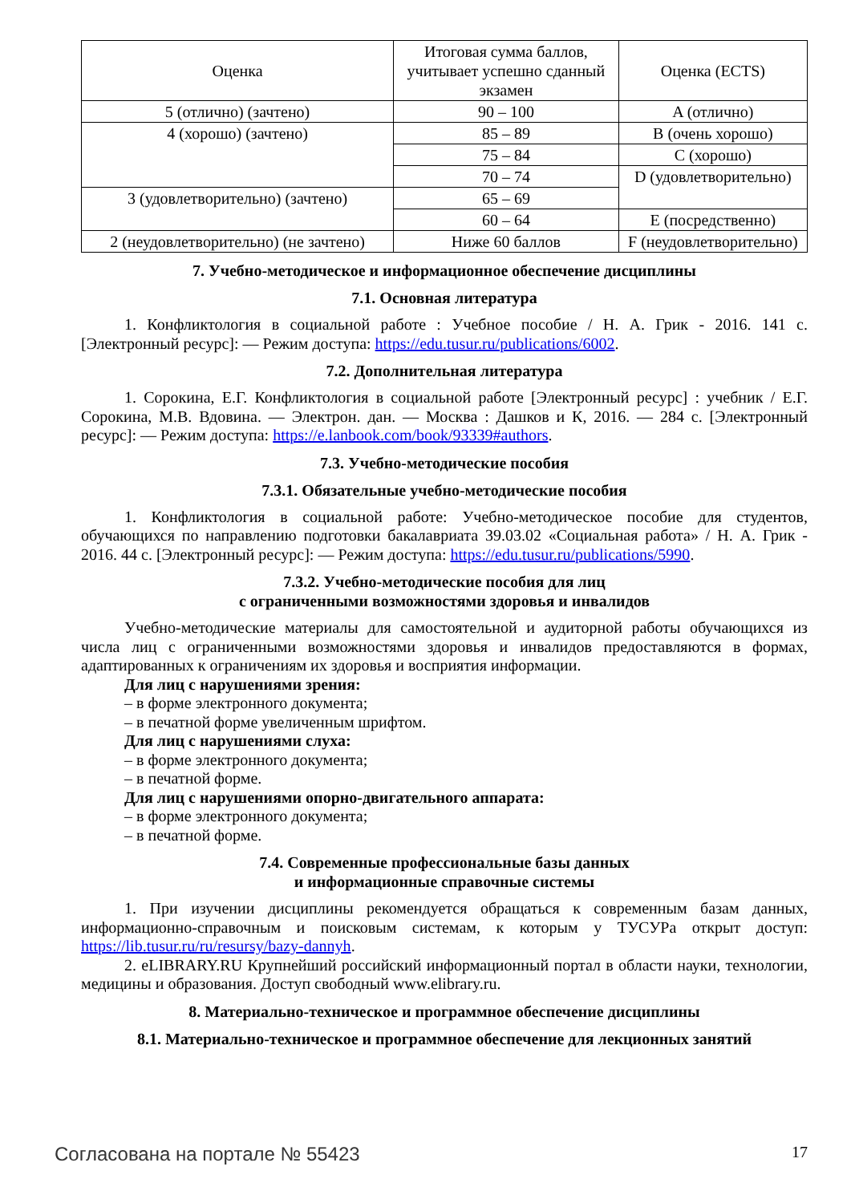| Оценка | Итоговая сумма баллов, учитывает успешно сданный экзамен | Оценка (ECTS) |
| --- | --- | --- |
| 5 (отлично) (зачтено) | 90 – 100 | A (отлично) |
| 4 (хорошо) (зачтено) | 85 – 89 | B (очень хорошо) |
| | 75 – 84 | C (хорошо) |
| | 70 – 74 | D (удовлетворительно) |
| 3 (удовлетворительно) (зачтено) | 65 – 69 | |
| | 60 – 64 | E (посредственно) |
| 2 (неудовлетворительно) (не зачтено) | Ниже 60 баллов | F (неудовлетворительно) |
7. Учебно-методическое и информационное обеспечение дисциплины
7.1. Основная литература
1. Конфликтология в социальной работе : Учебное пособие / Н. А. Грик - 2016. 141 с. [Электронный ресурс]: — Режим доступа: https://edu.tusur.ru/publications/6002.
7.2. Дополнительная литература
1. Сорокина, Е.Г. Конфликтология в социальной работе [Электронный ресурс] : учебник / Е.Г. Сорокина, М.В. Вдовина. — Электрон. дан. — Москва : Дашков и К, 2016. — 284 с. [Электронный ресурс]: — Режим доступа: https://e.lanbook.com/book/93339#authors.
7.3. Учебно-методические пособия
7.3.1. Обязательные учебно-методические пособия
1. Конфликтология в социальной работе: Учебно-методическое пособие для студентов, обучающихся по направлению подготовки бакалавриата 39.03.02 «Социальная работа» / Н. А. Грик - 2016. 44 с. [Электронный ресурс]: — Режим доступа: https://edu.tusur.ru/publications/5990.
7.3.2. Учебно-методические пособия для лиц
с ограниченными возможностями здоровья и инвалидов
Учебно-методические материалы для самостоятельной и аудиторной работы обучающихся из числа лиц с ограниченными возможностями здоровья и инвалидов предоставляются в формах, адаптированных к ограничениям их здоровья и восприятия информации.
Для лиц с нарушениями зрения:
– в форме электронного документа;
– в печатной форме увеличенным шрифтом.
Для лиц с нарушениями слуха:
– в форме электронного документа;
– в печатной форме.
Для лиц с нарушениями опорно-двигательного аппарата:
– в форме электронного документа;
– в печатной форме.
7.4. Современные профессиональные базы данных
и информационные справочные системы
1. При изучении дисциплины рекомендуется обращаться к современным базам данных, информационно-справочным и поисковым системам, к которым у ТУСУРа открыт доступ: https://lib.tusur.ru/ru/resursy/bazy-dannyh.
2. eLIBRARY.RU Крупнейший российский информационный портал в области науки, технологии, медицины и образования. Доступ свободный www.elibrary.ru.
8. Материально-техническое и программное обеспечение дисциплины
8.1. Материально-техническое и программное обеспечение для лекционных занятий
Согласована на портале № 55423 17